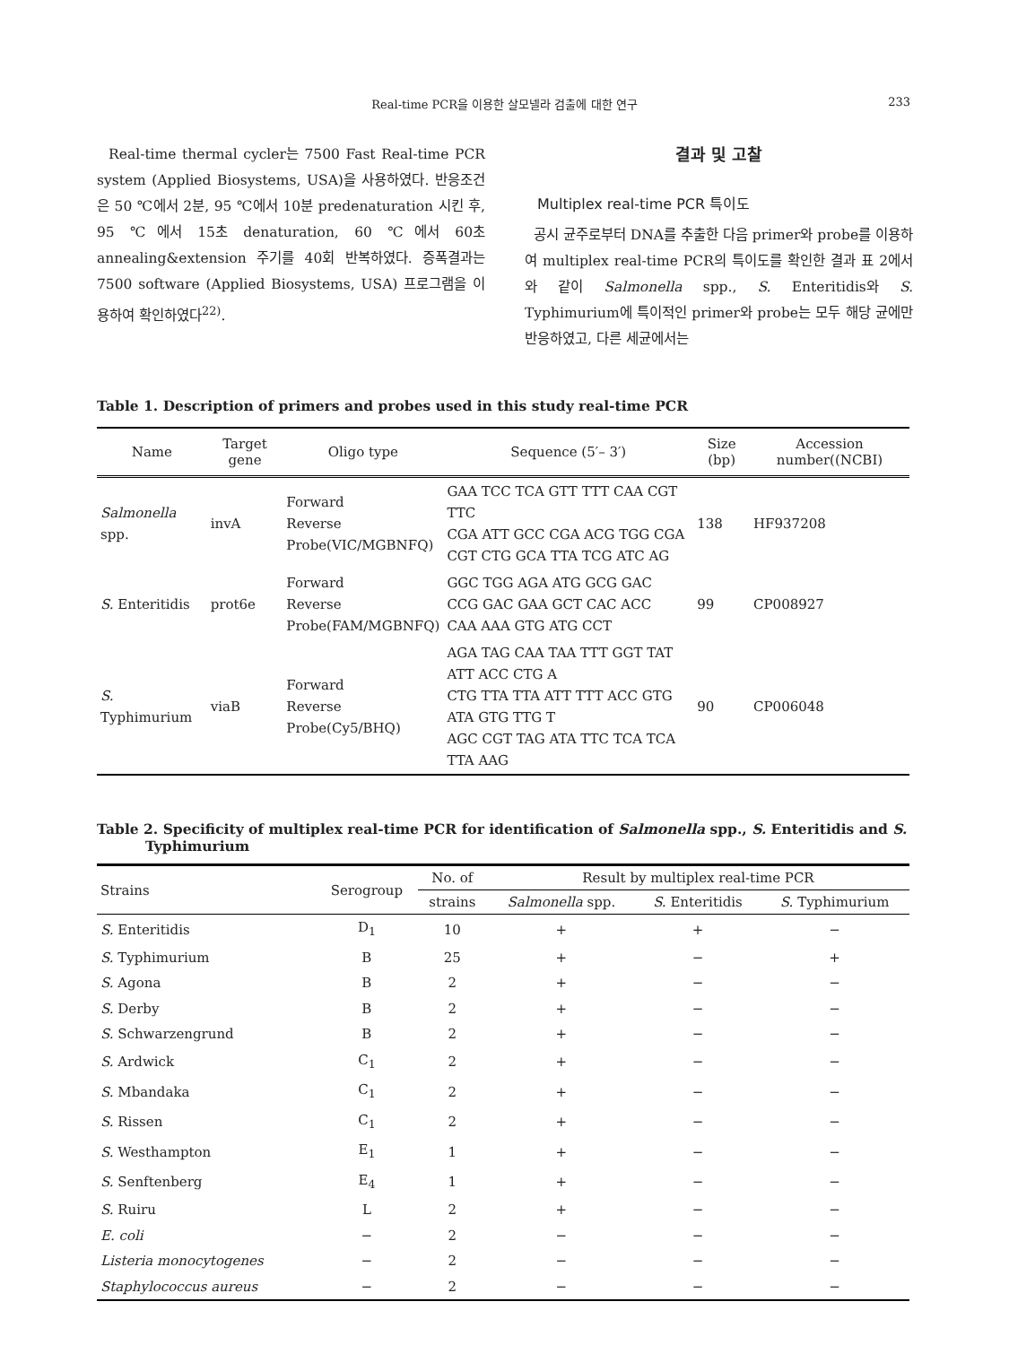Real-time PCR을 이용한 살모넬라 검출에 대한 연구 233
Real-time thermal cycler는 7500 Fast Real-time PCR system (Applied Biosystems, USA)을 사용하였다. 반응조건은 50 ℃에서 2분, 95 ℃에서 10분 predenaturation 시킨 후, 95 ℃에서 15초 denaturation, 60 ℃에서 60초 annealing&extension 주기를 40회 반복하였다. 증폭결과는 7500 software (Applied Biosystems, USA) 프로그램을 이용하여 확인하였다<sup>22)</sup>.
결과 및 고찰
Multiplex real-time PCR 특이도
공시 균주로부터 DNA를 추출한 다음 primer와 probe를 이용하여 multiplex real-time PCR의 특이도를 확인한 결과 표 2에서와 같이 Salmonella spp., S. Enteritidis와 S. Typhimurium에 특이적인 primer와 probe는 모두 해당 균에만 반응하였고, 다른 세균에서는
Table 1. Description of primers and probes used in this study real-time PCR
| Name | Target gene | Oligo type | Sequence (5′– 3′) | Size (bp) | Accession number((NCBI) |
| --- | --- | --- | --- | --- | --- |
| Salmonella spp. | invA | Forward Reverse Probe(VIC/MGBNFQ) | GAA TCC TCA GTT TTT CAA CGT TTC CGA ATT GCC CGA ACG TGG CGA CGT CTG GCA TTA TCG ATC AG | 138 | HF937208 |
| S. Enteritidis | prot6e | Forward Reverse Probe(FAM/MGBNFQ) | GGC TGG AGA ATG GCG GAC CCG GAC GAA GCT CAC ACC CAA AAA GTG ATG CCT | 99 | CP008927 |
| S. Typhimurium | viaB | Forward Reverse Probe(Cy5/BHQ) | AGA TAG CAA TAA TTT GGT TAT ATT ACC CTG A CTG TTA TTA ATT TTT ACC GTG ATA GTG TTG T AGC CGT TAG ATA TTC TCA TCA TTA AAG | 90 | CP006048 |
Table 2. Specificity of multiplex real-time PCR for identification of Salmonella spp., S. Enteritidis and S.
Typhimurium
| Strains | Serogroup | No. of | Result by multiplex real-time PCR | | |
| --- | --- | --- | --- | --- | --- |
| | | strains | Salmonella spp. | S. Enteritidis | S. Typhimurium |
| S. Enteritidis | D<sub>1</sub> | 10 | + | + | − |
| S. Typhimurium | B | 25 | + | − | + |
| S. Agona | B | 2 | + | − | − |
| S. Derby | B | 2 | + | − | − |
| S. Schwarzengrund | B | 2 | + | − | − |
| S. Ardwick | C<sub>1</sub> | 2 | + | − | − |
| S. Mbandaka | C<sub>1</sub> | 2 | + | − | − |
| S. Rissen | C<sub>1</sub> | 2 | + | − | − |
| S. Westhampton | E<sub>1</sub> | 1 | + | − | − |
| S. Senftenberg | E<sub>4</sub> | 1 | + | − | − |
| S. Ruiru | L | 2 | + | − | − |
| E. coli | − | 2 | − | − | − |
| Listeria monocytogenes | − | 2 | − | − | − |
| Staphylococcus aureus | − | 2 | − | − | − |